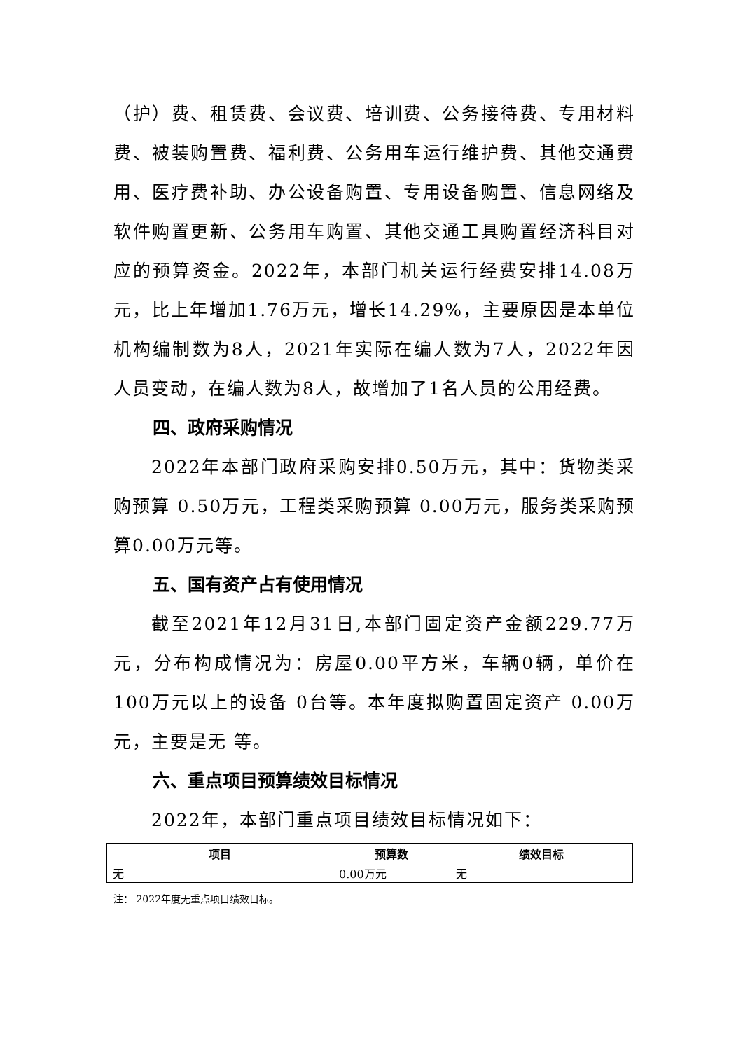（护）费、租赁费、会议费、培训费、公务接待费、专用材料费、被装购置费、福利费、公务用车运行维护费、其他交通费用、医疗费补助、办公设备购置、专用设备购置、信息网络及软件购置更新、公务用车购置、其他交通工具购置经济科目对应的预算资金。2022年，本部门机关运行经费安排14.08万元，比上年增加1.76万元，增长14.29%，主要原因是本单位机构编制数为8人，2021年实际在编人数为7人，2022年因人员变动，在编人数为8人，故增加了1名人员的公用经费。
四、政府采购情况
2022年本部门政府采购安排0.50万元，其中：货物类采购预算 0.50万元，工程类采购预算 0.00万元，服务类采购预算0.00万元等。
五、国有资产占有使用情况
截至2021年12月31日,本部门固定资产金额229.77万元，分布构成情况为：房屋0.00平方米，车辆0辆，单价在100万元以上的设备 0台等。本年度拟购置固定资产 0.00万元，主要是无 等。
六、重点项目预算绩效目标情况
2022年，本部门重点项目绩效目标情况如下：
| 项目 | 预算数 | 绩效目标 |
| --- | --- | --- |
| 无 | 0.00万元 | 无 |
注： 2022年度无重点项目绩效目标。